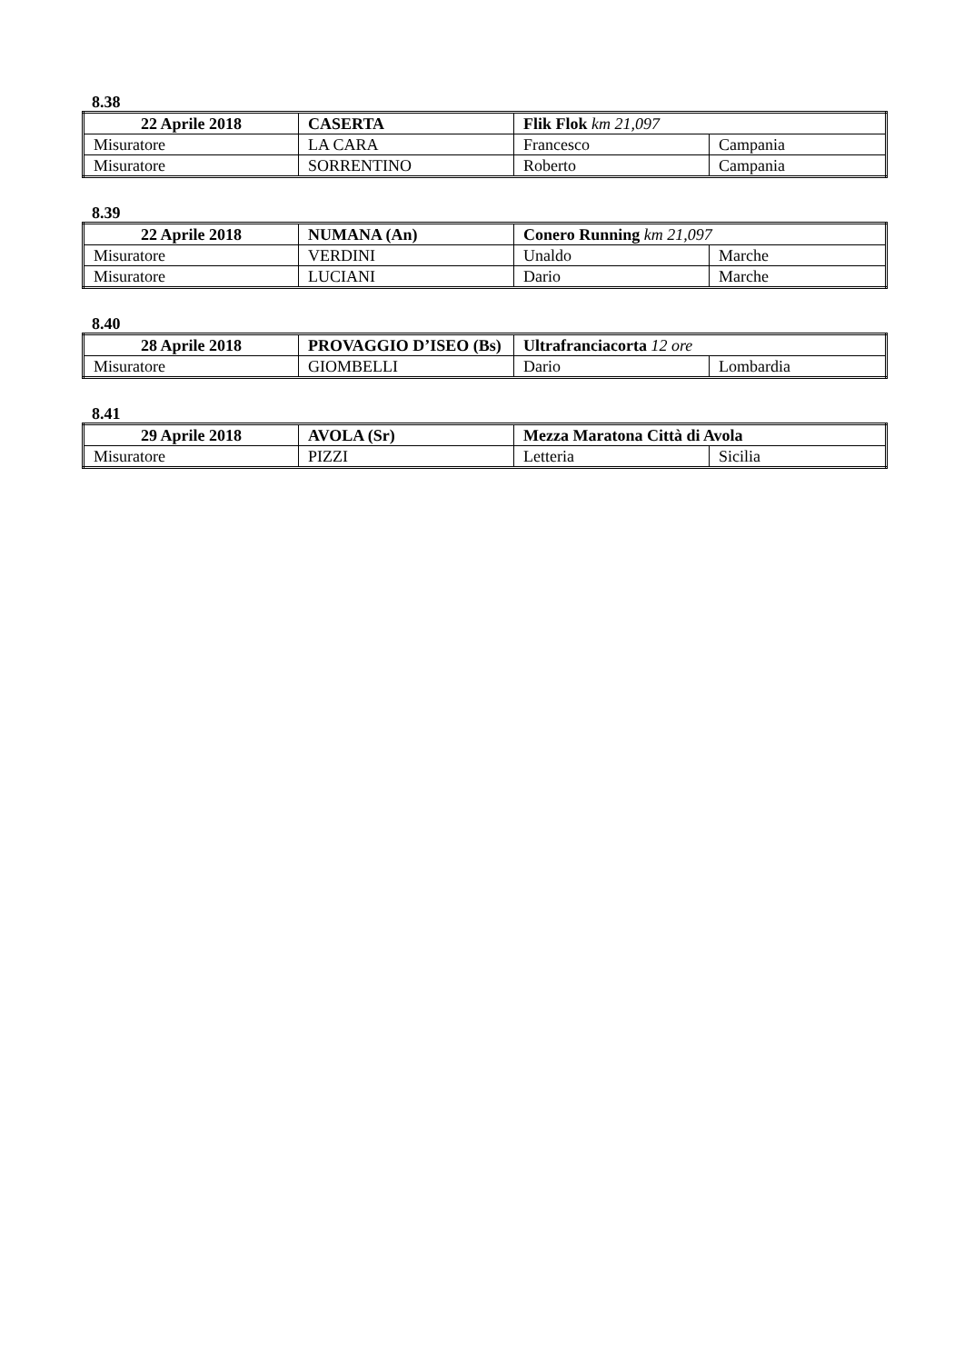8.38
| 22 Aprile 2018 | CASERTA | Flik Flok km 21,097 | |
| Misuratore | LA CARA | Francesco | Campania |
| Misuratore | SORRENTINO | Roberto | Campania |
8.39
| 22 Aprile 2018 | NUMANA (An) | Conero Running km 21,097 | |
| Misuratore | VERDINI | Unaldo | Marche |
| Misuratore | LUCIANI | Dario | Marche |
8.40
| 28 Aprile 2018 | PROVAGGIO D’ISEO (Bs) | Ultrafranciacorta 12 ore | |
| Misuratore | GIOMBELLI | Dario | Lombardia |
8.41
| 29 Aprile 2018 | AVOLA (Sr) | Mezza Maratona Città di Avola | |
| Misuratore | PIZZI | Letteria | Sicilia |